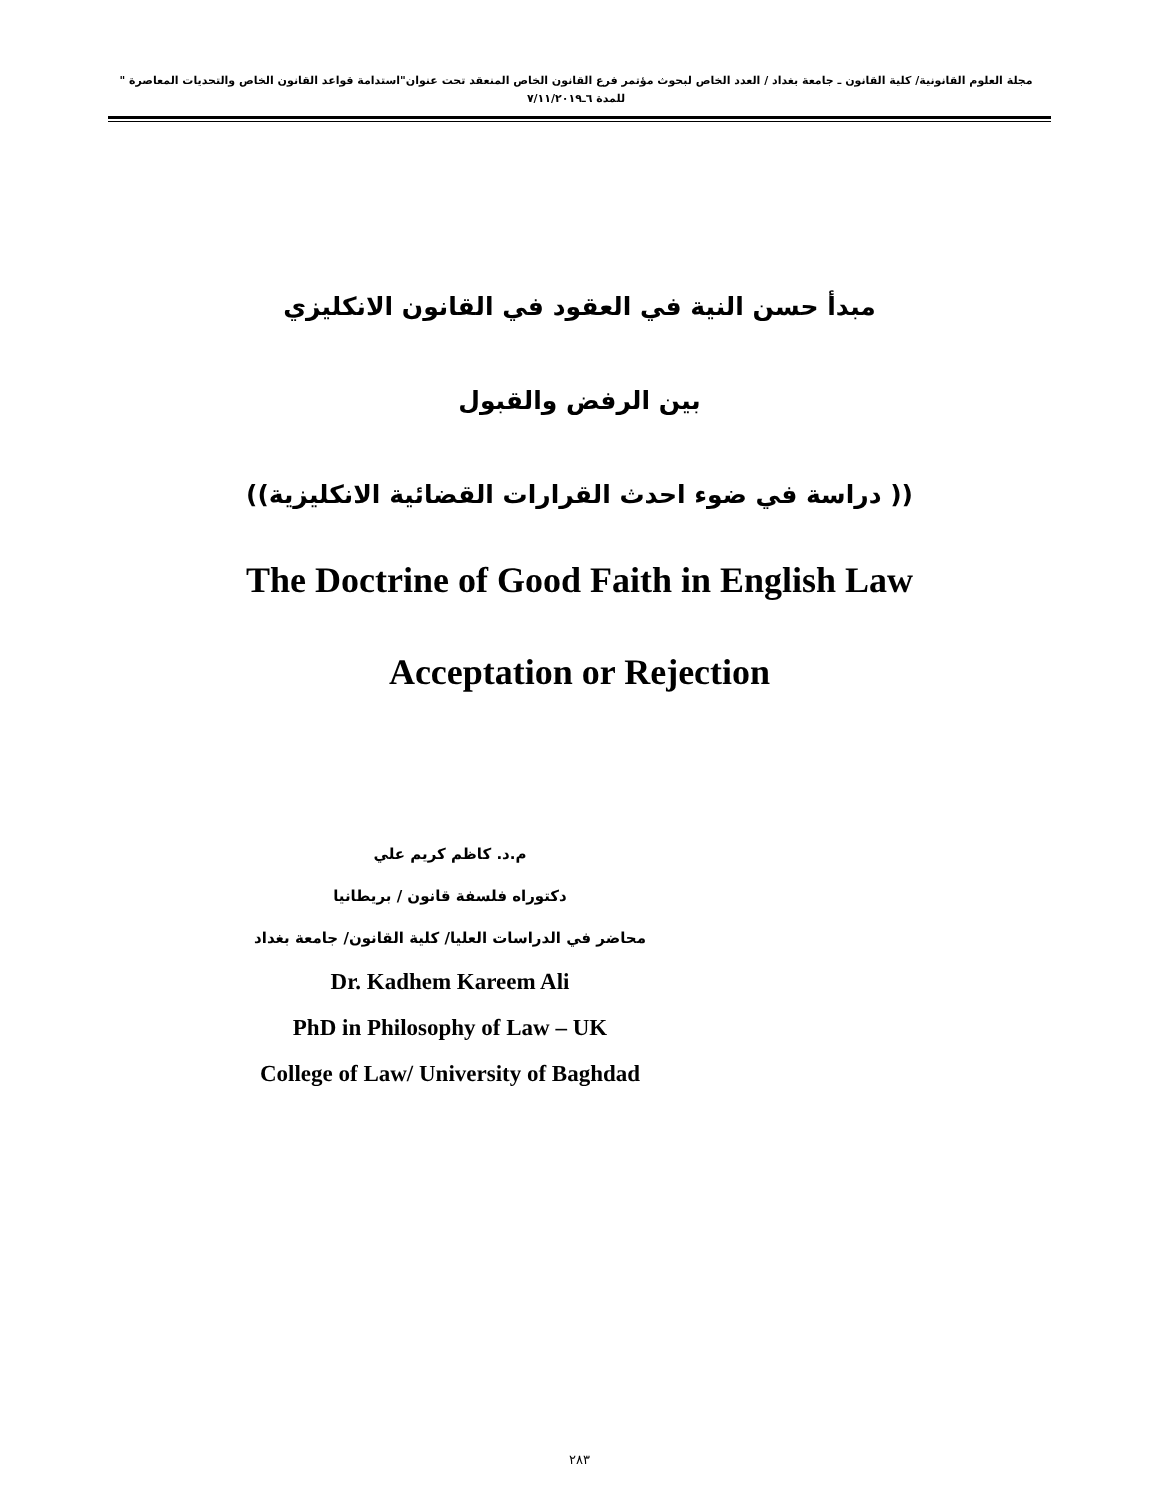مجلة العلوم القانونية/ كلية القانون ـ جامعة بغداد / العدد الخاص لبحوث مؤتمر فرع القانون الخاص المنعقد تحت عنوان"استدامة قواعد القانون الخاص والتحديات المعاصرة " للمدة ٦ـ٧/١١/٢٠١٩
مبدأ حسن النية في العقود في القانون الانكليزي
بين الرفض والقبول
(( دراسة في ضوء احدث القرارات القضائية الانكليزية))
The Doctrine of Good Faith in English Law
Acceptation or Rejection
م.د. كاظم كريم علي
دكتوراه فلسفة قانون / بريطانيا
محاضر في الدراسات العليا/ كلية القانون/ جامعة بغداد
Dr. Kadhem Kareem Ali
PhD in Philosophy of Law – UK
College of Law/ University of Baghdad
٢٨٣